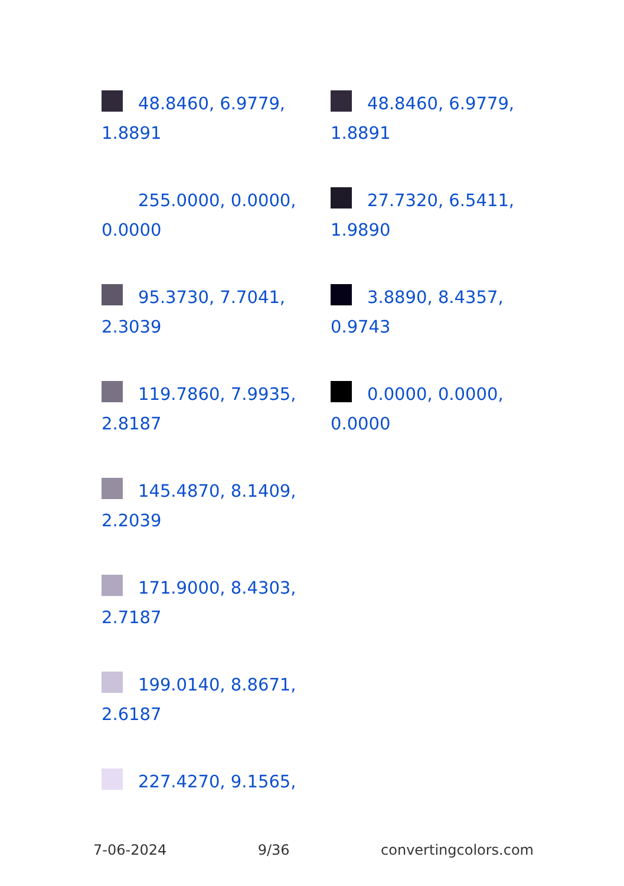48.8460, 6.9779, 1.8891
48.8460, 6.9779, 1.8891
255.0000, 0.0000, 0.0000
27.7320, 6.5411, 1.9890
95.3730, 7.7041, 2.3039
3.8890, 8.4357, 0.9743
119.7860, 7.9935, 2.8187
0.0000, 0.0000, 0.0000
145.4870, 8.1409, 2.2039
171.9000, 8.4303, 2.7187
199.0140, 8.8671, 2.6187
227.4270, 9.1565,
7-06-2024 9/36 convertingcolors.com